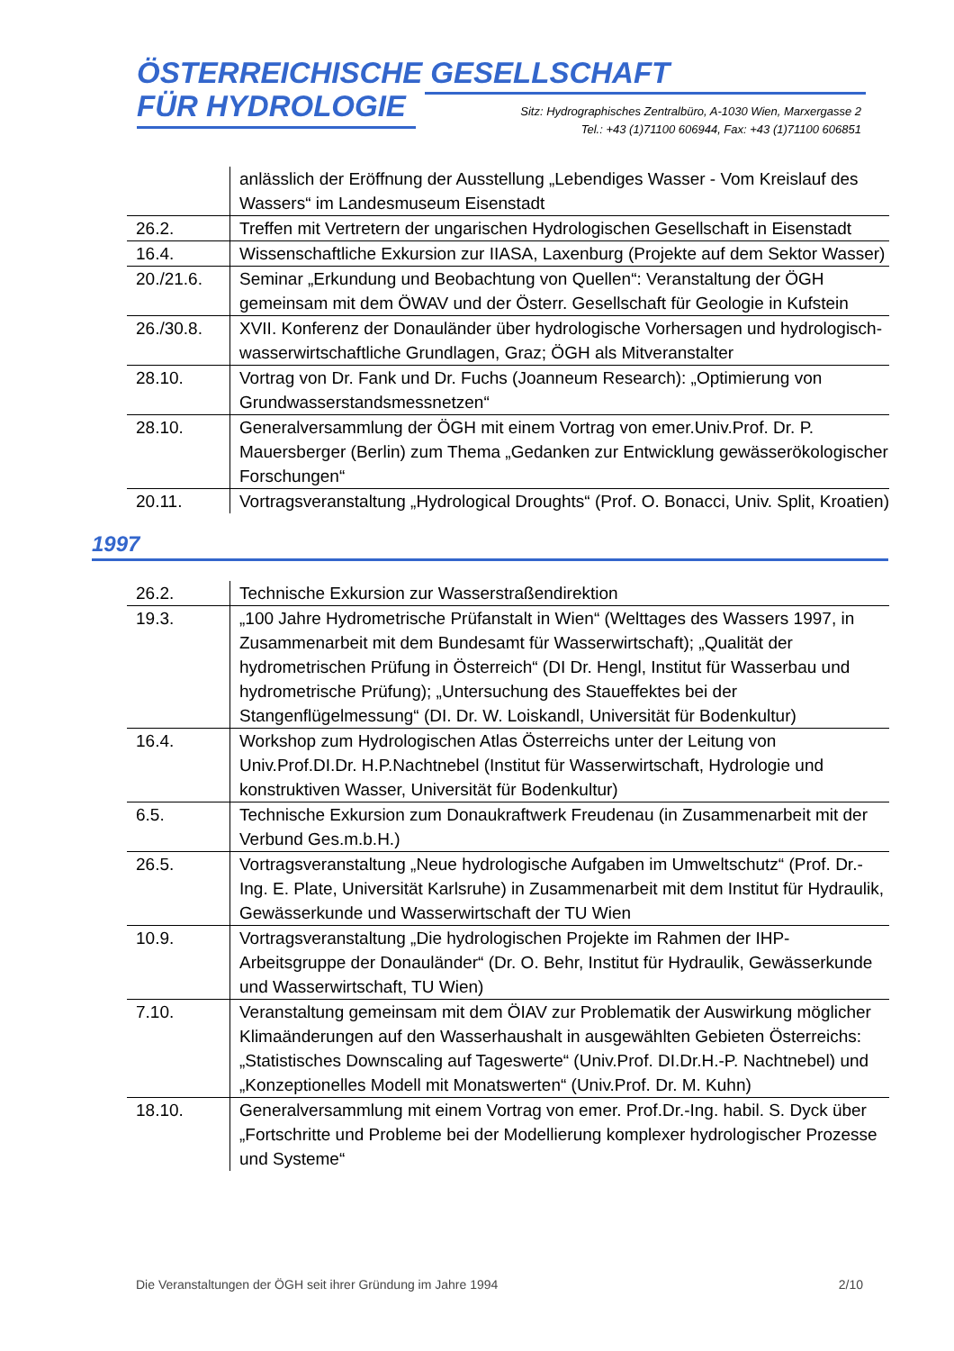ÖSTERREICHISCHE GESELLSCHAFT
FÜR HYDROLOGIE
Sitz: Hydrographisches Zentralbüro, A-1030 Wien, Marxergasse 2
Tel.: +43 (1)71100 606944, Fax: +43 (1)71100 606851
| | anlässlich der Eröffnung der Ausstellung „Lebendiges Wasser - Vom Kreislauf des Wassers“ im Landesmuseum Eisenstadt |
| 26.2. | Treffen mit Vertretern der ungarischen Hydrologischen Gesellschaft in Eisenstadt |
| 16.4. | Wissenschaftliche Exkursion zur IIASA, Laxenburg (Projekte auf dem Sektor Wasser) |
| 20./21.6. | Seminar „Erkundung und Beobachtung von Quellen“: Veranstaltung der ÖGH gemeinsam mit dem ÖWAV und der Österr. Gesellschaft für Geologie in Kufstein |
| 26./30.8. | XVII. Konferenz der Donauländer über hydrologische Vorhersagen und hydrologisch-wasserwirtschaftliche Grundlagen, Graz; ÖGH als Mitveranstalter |
| 28.10. | Vortrag von Dr. Fank und Dr. Fuchs (Joanneum Research): „Optimierung von Grundwasserstandsmessnetzen“ |
| 28.10. | Generalversammlung der ÖGH mit einem Vortrag von emer.Univ.Prof. Dr. P. Mauersberger (Berlin) zum Thema „Gedanken zur Entwicklung gewässerökologischer Forschungen“ |
| 20.11. | Vortragsveranstaltung „Hydrological Droughts“ (Prof. O. Bonacci, Univ. Split, Kroatien) |
1997
| 26.2. | Technische Exkursion zur Wasserstraßendirektion |
| 19.3. | „100 Jahre Hydrometrische Prüfanstalt in Wien“ (Welttages des Wassers 1997, in Zusammenarbeit mit dem Bundesamt für Wasserwirtschaft); „Qualität der hydrometrischen Prüfung in Österreich“ (DI Dr. Hengl, Institut für Wasserbau und hydrometrische Prüfung); „Untersuchung des Staueffektes bei der Stangenflügelmessung“ (DI. Dr. W. Loiskandl, Universität für Bodenkultur) |
| 16.4. | Workshop zum Hydrologischen Atlas Österreichs unter der Leitung von Univ.Prof.DI.Dr. H.P.Nachtnebel (Institut für Wasserwirtschaft, Hydrologie und konstruktiven Wasser, Universität für Bodenkultur) |
| 6.5. | Technische Exkursion zum Donaukraftwerk Freudenau (in Zusammenarbeit mit der Verbund Ges.m.b.H.) |
| 26.5. | Vortragsveranstaltung „Neue hydrologische Aufgaben im Umweltschutz“ (Prof. Dr.-Ing. E. Plate, Universität Karlsruhe) in Zusammenarbeit mit dem Institut für Hydraulik, Gewässerkunde und Wasserwirtschaft der TU Wien |
| 10.9. | Vortragsveranstaltung „Die hydrologischen Projekte im Rahmen der IHP-Arbeitsgruppe der Donauländer“ (Dr. O. Behr, Institut für Hydraulik, Gewässerkunde und Wasserwirtschaft, TU Wien) |
| 7.10. | Veranstaltung gemeinsam mit dem ÖIAV zur Problematik der Auswirkung möglicher Klimaänderungen auf den Wasserhaushalt in ausgewählten Gebieten Österreichs: „Statistisches Downscaling auf Tageswerte“ (Univ.Prof. DI.Dr.H.-P. Nachtnebel) und „Konzeptionelles Modell mit Monatswerten“ (Univ.Prof. Dr. M. Kuhn) |
| 18.10. | Generalversammlung mit einem Vortrag von emer. Prof.Dr.-Ing. habil. S. Dyck über „Fortschritte und Probleme bei der Modellierung komplexer hydrologischer Prozesse und Systeme“ |
Die Veranstaltungen der ÖGH seit ihrer Gründung im Jahre 1994 2/10